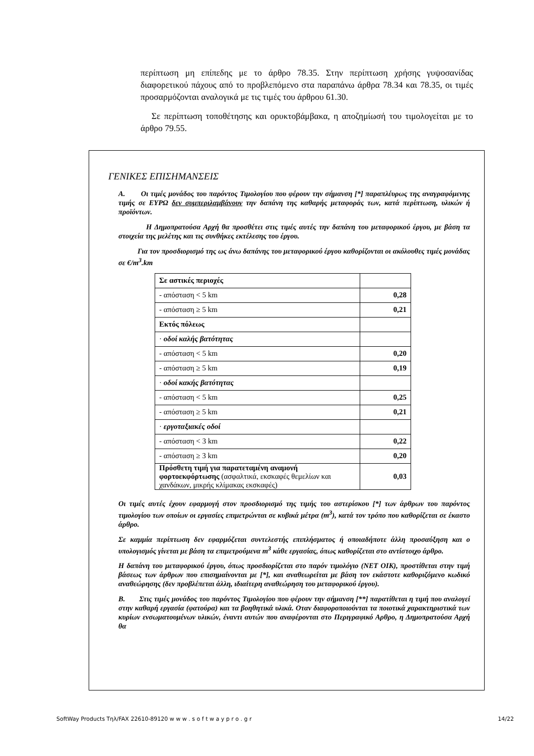περίπτωση μη επίπεδης με το άρθρο 78.35. Στην περίπτωση χρήσης γυψοσανίδας διαφορετικού πάχους από το προβλεπόμενο στα παραπάνω άρθρα 78.34 και 78.35, οι τιμές προσαρμόζονται αναλογικά με τις τιμές του άρθρου 61.30.
Σε περίπτωση τοποθέτησης και ορυκτοβάμβακα, η αποζημίωσή του τιμολογείται με το άρθρο 79.55.
ΓΕΝΙΚΕΣ ΕΠΙΣΗΜΑΝΣΕΙΣ
Α. Οι τιμές μονάδος του παρόντος Τιμολογίου που φέρουν την σήμανση [*] παραπλέυρως της αναγραφόμενης τιμής σε ΕΥΡΩ δεν συμπεριλαμβάνουν την δαπάνη της καθαρής μεταφοράς των, κατά περίπτωση, υλικών ή προϊόντων.
Η Δημοπρατούσα Αρχή θα προσθέτει στις τιμές αυτές την δαπάνη του μεταφορικού έργου, με βάση τα στοιχεία της μελέτης και τις συνθήκες εκτέλεσης του έργου.
Για τον προσδιορισμό της ως άνω δαπάνης του μεταφορικού έργου καθορίζονται οι ακόλουθες τιμές μονάδας σε €/m<sup>3</sup>.km
| Σε αστικές περιοχές | |
| - απόσταση < 5 km | 0,28 |
| - απόσταση ≥ 5 km | 0,21 |
| Εκτός πόλεως | |
| · οδοί καλής βατότητας | |
| - απόσταση < 5 km | 0,20 |
| - απόσταση ≥ 5 km | 0,19 |
| · οδοί κακής βατότητας | |
| - απόσταση < 5 km | 0,25 |
| - απόσταση ≥ 5 km | 0,21 |
| · εργοταξιακές οδοί | |
| - απόσταση < 3 km | 0,22 |
| - απόσταση ≥ 3 km | 0,20 |
| Πρόσθετη τιμή για παρατεταμένη αναμονή φορτοεκφόρτωσης (ασφαλτικά, εκσκαφές θεμελίων και χανδάκων, μικρής κλίμακας εκσκαφές) | 0,03 |
Οι τιμές αυτές έχουν εφαρμογή στον προσδιορισμό της τιμής του αστερίσκου [*] των άρθρων του παρόντος τιμολογίου των οποίων οι εργασίες επιμετρώνται σε κυβικά μέτρα (m<sup>3</sup>), κατά τον τρόπο που καθορίζεται σε έκαστο άρθρο.
Σε καμμία περίπτωση δεν εφαρμόζεται συντελεστής επιπλήσματος ή οποιαδήποτε άλλη προσαύξηση και ο υπολογισμός γίνεται με βάση τα επιμετρούμενα m<sup>3</sup> κάθε εργασίας, όπως καθορίζεται στο αντίστοιχο άρθρο.
Η δαπάνη του μεταφορικού έργου, όπως προσδιορίζεται στο παρόν τιμολόγιο (ΝΕΤ ΟΙΚ), προστίθεται στην τιμή βάσεως των άρθρων που επισημαίνονται με [*], και αναθεωρείται με βάση τον εκάστοτε καθοριζόμενο κωδικό αναθεώρησης (δεν προβλέπεται άλλη, ιδιαίτερη αναθεώρηση του μεταφορικού έργου).
Β. Στις τιμές μονάδος του παρόντος Τιμολογίου που φέρουν την σήμανση [**] παρατίθεται η τιμή που αναλογεί στην καθαρή εργασία (φατούρα) και τα βοηθητικά υλικά. Οταν διαφοροποιούνται τα ποιοτικά χαρακτηριστικά των κυρίων ενσωματουμένων υλικών, έναντι αυτών που αναφέρονται στο Περιγραφικό Αρθρο, η Δημοπρατούσα Αρχή θα
SoftWay Products Τηλ/FAX 22610-89120 w w w . s o f t w a y p r o . g r 14/22